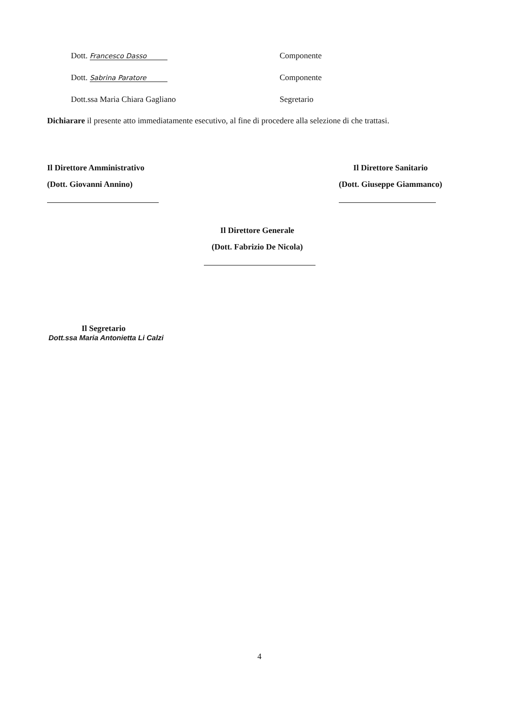Dott. Francesco Dasso
Componente
Dott. Sabrina Paratore
Componente
Dott.ssa Maria Chiara Gagliano
Segretario
Dichiarare il presente atto immediatamente esecutivo, al fine di procedere alla selezione di che trattasi.
Il Direttore Amministrativo
(Dott. Giovanni Annino)
Il Direttore Sanitario
(Dott. Giuseppe Giammanco)
Il Direttore Generale
(Dott. Fabrizio De Nicola)
Il Segretario
Dott.ssa Maria Antonietta Li Calzi
4